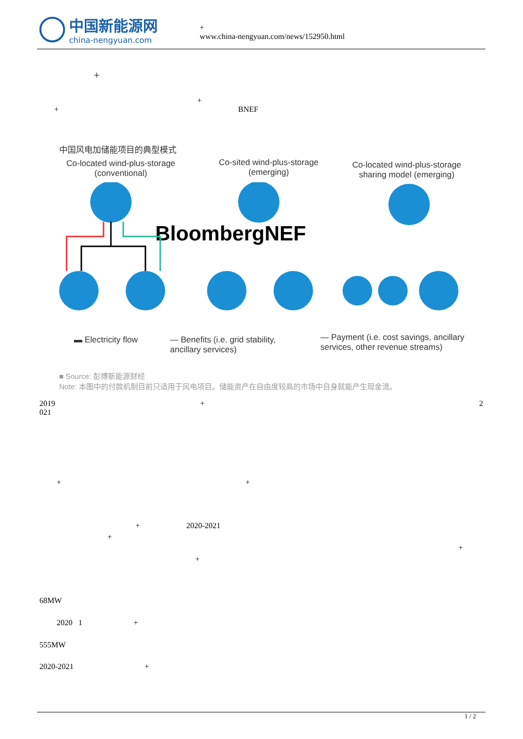中国新能源网
china-nengyuan.com
+
www.china-nengyuan.com/news/152950.html
+
+
+ BNEF
中国风电加储能项目的典型模式
Co-located wind-plus-storage (conventional)
Co-sited wind-plus-storage (emerging)
Co-located wind-plus-storage sharing model (emerging)
BloombergNEF
▬ Electricity flow
— Benefits (i.e. grid stability, ancillary services)
— Payment (i.e. cost savings, ancillary services, other revenue streams)
■ Source: 彭博新能源财经
Note: 本图中的付款机制目前只适用于风电项目。储能资产在自由度较高的市场中自身就能产生现金流。
2019 + 2
021
+ +
+ 2020-2021
+
+
+
68MW
2020 1 +
555MW
2020-2021 +
1 / 2